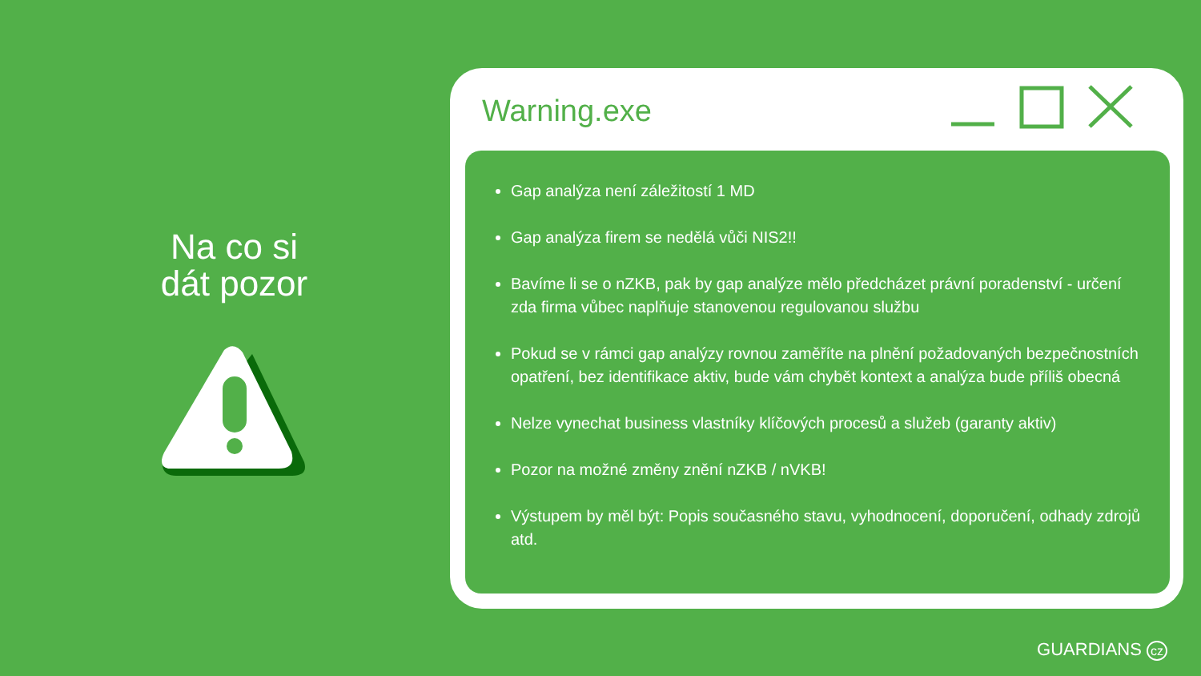Na co si
dát pozor
Warning.exe
Gap analýza není záležitostí 1 MD
Gap analýza firem se nedělá vůči NIS2!!
Bavíme li se o nZKB, pak by gap analýze mělo předcházet právní poradenství - určení zda firma vůbec naplňuje stanovenou regulovanou službu
Pokud se v rámci gap analýzy rovnou zaměříte na plnění požadovaných bezpečnostních opatření, bez identifikace aktiv, bude vám chybět kontext a analýza bude příliš obecná
Nelze vynechat business vlastníky klíčových procesů a služeb (garanty aktiv)
Pozor na možné změny znění nZKB / nVKB!
Výstupem by měl být: Popis současného stavu, vyhodnocení, doporučení, odhady zdrojů atd.
GUARDIANS cz